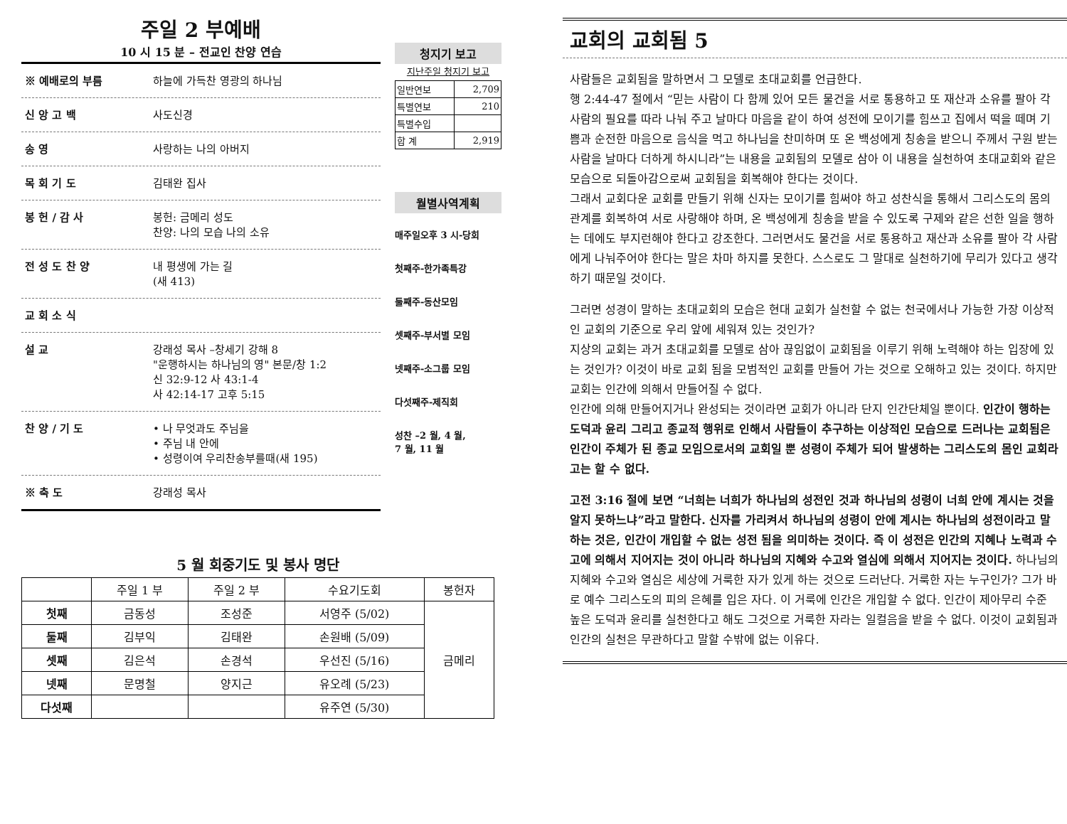주일 2 부예배
10 시 15 분 – 전교인 찬양 연습
※ 예배로의 부름 하늘에 가득찬 영광의 하나님
신 앙 고 백 사도신경
송 영 사랑하는 나의 아버지
목 회 기 도 김태완 집사
봉 헌 / 감 사 봉헌: 금메리 성도
찬양: 나의 모습 나의 소유
전 성 도 찬 양 내 평생에 가는 길
(새 413)
교 회 소 식
설 교 강래성 목사 –창세기 강해 8
"운행하시는 하나님의 영" 본문/창 1:2
신 32:9-12 사 43:1-4
사 42:14-17 고후 5:15
찬 양 / 기 도 • 나 무엇과도 주님을
• 주님 내 안에
• 성령이여 우리찬송부를때(새 195)
※ 축 도 강래성 목사
청지기 보고
지난주일 청지기 보고
| 일반연보 | 2,709 |
| 특별연보 | 210 |
| 특별수입 | |
| 합 계 | 2,919 |
월별사역계획
매주일오후 3 시-당회
첫째주-한가족특강
둘째주-동산모임
셋째주-부서별 모임
넷째주-소그룹 모임
다섯째주-제직회
성찬 –2 월, 4 월,
7 월, 11 월
5 월 회중기도 및 봉사 명단
| | 주일 1 부 | 주일 2 부 | 수요기도회 | 봉헌자 |
| --- | --- | --- | --- | --- |
| 첫째 | 금동성 | 조성준 | 서영주 (5/02) | 금메리 |
| 둘째 | 김부익 | 김태완 | 손원배 (5/09) | |
| 셋째 | 김은석 | 손경석 | 우선진 (5/16) | |
| 넷째 | 문명철 | 양지근 | 유오례 (5/23) | |
| 다섯째 | | | 유주연 (5/30) | |
교회의 교회됨 5
사람들은 교회됨을 말하면서 그 모델로 초대교회를 언급한다.
행 2:44-47 절에서 “믿는 사람이 다 함께 있어 모든 물건을 서로 통용하고 또 재산과 소유를 팔아 각 사람의 필요를 따라 나눠 주고 날마다 마음을 같이 하여 성전에 모이기를 힘쓰고 집에서 떡을 떼며 기쁨과 순전한 마음으로 음식을 먹고 하나님을 찬미하며 또 온 백성에게 칭송을 받으니 주께서 구원 받는 사람을 날마다 더하게 하시니라”는 내용을 교회됨의 모델로 삼아 이 내용을 실천하여 초대교회와 같은 모습으로 되돌아감으로써 교회됨을 회복해야 한다는 것이다.
그래서 교회다운 교회를 만들기 위해 신자는 모이기를 힘써야 하고 성찬식을 통해서 그리스도의 몸의 관계를 회복하여 서로 사랑해야 하며, 온 백성에게 칭송을 받을 수 있도록 구제와 같은 선한 일을 행하는 데에도 부지런해야 한다고 강조한다. 그러면서도 물건을 서로 통용하고 재산과 소유를 팔아 각 사람에게 나눠주어야 한다는 말은 차마 하지를 못한다. 스스로도 그 말대로 실천하기에 무리가 있다고 생각하기 때문일 것이다.
그러면 성경이 말하는 초대교회의 모습은 현대 교회가 실천할 수 없는 천국에서나 가능한 가장 이상적인 교회의 기준으로 우리 앞에 세워져 있는 것인가?
지상의 교회는 과거 초대교회를 모델로 삼아 끊임없이 교회됨을 이루기 위해 노력해야 하는 입장에 있는 것인가? 이것이 바로 교회 됨을 모범적인 교회를 만들어 가는 것으로 오해하고 있는 것이다. 하지만 교회는 인간에 의해서 만들어질 수 없다.
인간에 의해 만들어지거나 완성되는 것이라면 교회가 아니라 단지 인간단체일 뿐이다. 인간이 행하는 도덕과 윤리 그리고 종교적 행위로 인해서 사람들이 추구하는 이상적인 모습으로 드러나는 교회됨은 인간이 주체가 된 종교 모임으로서의 교회일 뿐 성령이 주체가 되어 발생하는 그리스도의 몸인 교회라고는 할 수 없다.
고전 3:16 절에 보면 “너희는 너희가 하나님의 성전인 것과 하나님의 성령이 너희 안에 계시는 것을 알지 못하느냐”라고 말한다. 신자를 가리켜서 하나님의 성령이 안에 계시는 하나님의 성전이라고 말하는 것은, 인간이 개입할 수 없는 성전 됨을 의미하는 것이다. 즉 이 성전은 인간의 지혜나 노력과 수고에 의해서 지어지는 것이 아니라 하나님의 지혜와 수고와 열심에 의해서 지어지는 것이다. 하나님의 지혜와 수고와 열심은 세상에 거룩한 자가 있게 하는 것으로 드러난다. 거룩한 자는 누구인가? 그가 바로 예수 그리스도의 피의 은혜를 입은 자다. 이 거룩에 인간은 개입할 수 없다. 인간이 제아무리 수준 높은 도덕과 윤리를 실천한다고 해도 그것으로 거룩한 자라는 일컬음을 받을 수 없다. 이것이 교회됨과 인간의 실천은 무관하다고 말할 수밖에 없는 이유다.